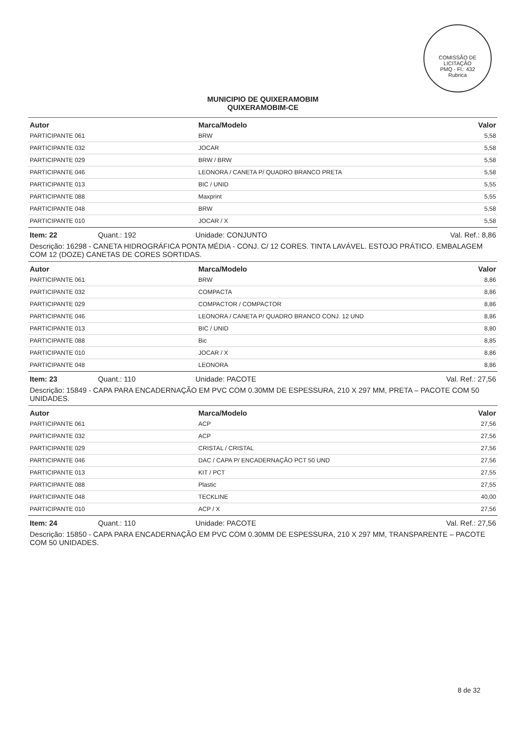COMISSÃO DE LICITAÇÃO
PMQ - Fl.: 432
Rubrica
MUNICIPIO DE QUIXERAMOBIM
QUIXERAMOBIM-CE
| Autor | Marca/Modelo | Valor |
| --- | --- | --- |
| PARTICIPANTE 061 | BRW | 5,58 |
| PARTICIPANTE 032 | JOCAR | 5,58 |
| PARTICIPANTE 029 | BRW / BRW | 5,58 |
| PARTICIPANTE 046 | LEONORA / CANETA P/ QUADRO BRANCO PRETA | 5,58 |
| PARTICIPANTE 013 | BIC / UNID | 5,55 |
| PARTICIPANTE 088 | Maxprint | 5,55 |
| PARTICIPANTE 048 | BRW | 5,58 |
| PARTICIPANTE 010 | JOCAR / X | 5,58 |
Item: 22 Quant.: 192 Unidade: CONJUNTO Val. Ref.: 8,86
Descrição: 16298 - CANETA HIDROGRÁFICA PONTA MÉDIA - CONJ. C/ 12 CORES. TINTA LAVÁVEL. ESTOJO PRÁTICO. EMBALAGEM COM 12 (DOZE) CANETAS DE CORES SORTIDAS.
| Autor | Marca/Modelo | Valor |
| --- | --- | --- |
| PARTICIPANTE 061 | BRW | 8,86 |
| PARTICIPANTE 032 | COMPACTA | 8,86 |
| PARTICIPANTE 029 | COMPACTOR / COMPACTOR | 8,86 |
| PARTICIPANTE 046 | LEONORA / CANETA P/ QUADRO BRANCO CONJ. 12 UND | 8,86 |
| PARTICIPANTE 013 | BIC / UNID | 8,80 |
| PARTICIPANTE 088 | Bic | 8,85 |
| PARTICIPANTE 010 | JOCAR / X | 8,86 |
| PARTICIPANTE 048 | LEONORA | 8,86 |
Item: 23 Quant.: 110 Unidade: PACOTE Val. Ref.: 27,56
Descrição: 15849 - CAPA PARA ENCADERNAÇÃO EM PVC COM 0.30MM DE ESPESSURA, 210 X 297 MM, PRETA – PACOTE COM 50 UNIDADES.
| Autor | Marca/Modelo | Valor |
| --- | --- | --- |
| PARTICIPANTE 061 | ACP | 27,56 |
| PARTICIPANTE 032 | ACP | 27,56 |
| PARTICIPANTE 029 | CRISTAL / CRISTAL | 27,56 |
| PARTICIPANTE 046 | DAC / CAPA P/ ENCADERNAÇÃO PCT 50 UND | 27,56 |
| PARTICIPANTE 013 | KIT / PCT | 27,55 |
| PARTICIPANTE 088 | Plastic | 27,55 |
| PARTICIPANTE 048 | TECKLINE | 40,00 |
| PARTICIPANTE 010 | ACP / X | 27,56 |
Item: 24 Quant.: 110 Unidade: PACOTE Val. Ref.: 27,56
Descrição: 15850 - CAPA PARA ENCADERNAÇÃO EM PVC COM 0.30MM DE ESPESSURA, 210 X 297 MM, TRANSPARENTE – PACOTE COM 50 UNIDADES.
8 de 32